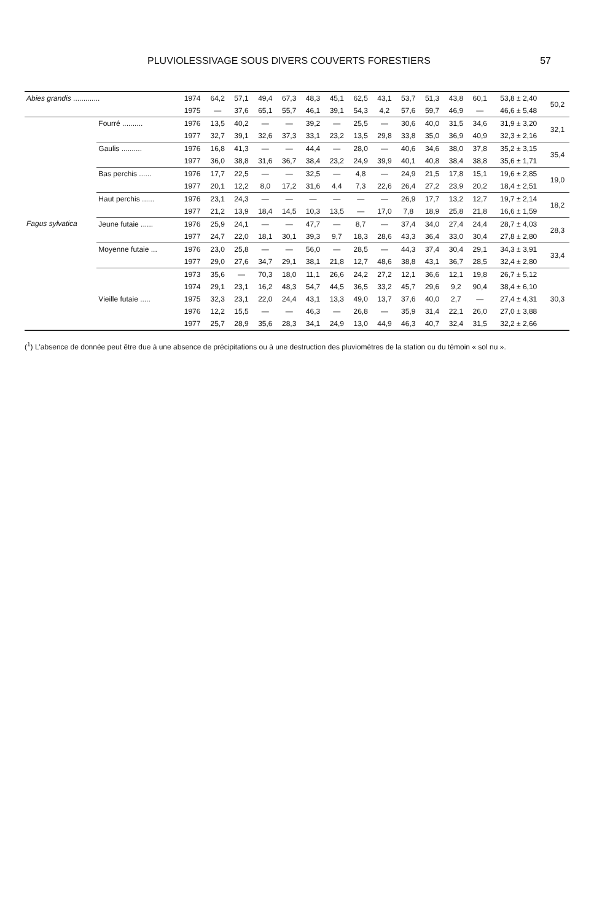PLUVIOLESSIVAGE SOUS DIVERS COUVERTS FORESTIERS 57
| Abies grandis ............. | | 1974 | 64,2 | 57,1 | 49,4 | 67,3 | 48,3 | 45,1 | 62,5 | 43,1 | 53,7 | 51,3 | 43,8 | 60,1 | 53,8 ± 2,40 | 50,2 |
| | | 1975 | — | 37,6 | 65,1 | 55,7 | 46,1 | 39,1 | 54,3 | 4,2 | 57,6 | 59,7 | 46,9 | — | 46,6 ± 5,48 | |
| Fagus sylvatica | Fourré .......... | 1976 | 13,5 | 40,2 | — | — | 39,2 | — | 25,5 | — | 30,6 | 40,0 | 31,5 | 34,6 | 31,9 ± 3,20 | 32,1 |
| | | 1977 | 32,7 | 39,1 | 32,6 | 37,3 | 33,1 | 23,2 | 13,5 | 29,8 | 33,8 | 35,0 | 36,9 | 40,9 | 32,3 ± 2,16 | |
| | Gaulis .......... | 1976 | 16,8 | 41,3 | — | — | 44,4 | — | 28,0 | — | 40,6 | 34,6 | 38,0 | 37,8 | 35,2 ± 3,15 | 35,4 |
| | | 1977 | 36,0 | 38,8 | 31,6 | 36,7 | 38,4 | 23,2 | 24,9 | 39,9 | 40,1 | 40,8 | 38,4 | 38,8 | 35,6 ± 1,71 | |
| | Bas perchis ...... | 1976 | 17,7 | 22,5 | — | — | 32,5 | — | 4,8 | — | 24,9 | 21,5 | 17,8 | 15,1 | 19,6 ± 2,85 | 19,0 |
| | | 1977 | 20,1 | 12,2 | 8,0 | 17,2 | 31,6 | 4,4 | 7,3 | 22,6 | 26,4 | 27,2 | 23,9 | 20,2 | 18,4 ± 2,51 | |
| | Haut perchis ...... | 1976 | 23,1 | 24,3 | — | — | — | — | — | — | 26,9 | 17,7 | 13,2 | 12,7 | 19,7 ± 2,14 | 18,2 |
| | | 1977 | 21,2 | 13,9 | 18,4 | 14,5 | 10,3 | 13,5 | — | 17,0 | 7,8 | 18,9 | 25,8 | 21,8 | 16,6 ± 1,59 | |
| | Jeune futaie ...... | 1976 | 25,9 | 24,1 | — | — | 47,7 | — | 8,7 | — | 37,4 | 34,0 | 27,4 | 24,4 | 28,7 ± 4,03 | 28,3 |
| | | 1977 | 24,7 | 22,0 | 18,1 | 30,1 | 39,3 | 9,7 | 18,3 | 28,6 | 43,3 | 36,4 | 33,0 | 30,4 | 27,8 ± 2,80 | |
| | Moyenne futaie ... | 1976 | 23,0 | 25,8 | — | — | 56,0 | — | 28,5 | — | 44,3 | 37,4 | 30,4 | 29,1 | 34,3 ± 3,91 | 33,4 |
| | | 1977 | 29,0 | 27,6 | 34,7 | 29,1 | 38,1 | 21,8 | 12,7 | 48,6 | 38,8 | 43,1 | 36,7 | 28,5 | 32,4 ± 2,80 | |
| | Vieille futaie ..... | 1973 | 35,6 | — | 70,3 | 18,0 | 11,1 | 26,6 | 24,2 | 27,2 | 12,1 | 36,6 | 12,1 | 19,8 | 26,7 ± 5,12 | 30,3 |
| | | 1974 | 29,1 | 23,1 | 16,2 | 48,3 | 54,7 | 44,5 | 36,5 | 33,2 | 45,7 | 29,6 | 9,2 | 90,4 | 38,4 ± 6,10 | |
| | | 1975 | 32,3 | 23,1 | 22,0 | 24,4 | 43,1 | 13,3 | 49,0 | 13,7 | 37,6 | 40,0 | 2,7 | — | 27,4 ± 4,31 | |
| | | 1976 | 12,2 | 15,5 | — | — | 46,3 | — | 26,8 | — | 35,9 | 31,4 | 22,1 | 26,0 | 27,0 ± 3,88 | |
| | | 1977 | 25,7 | 28,9 | 35,6 | 28,3 | 34,1 | 24,9 | 13,0 | 44,9 | 46,3 | 40,7 | 32,4 | 31,5 | 32,2 ± 2,66 | |
(<sup>1</sup>) L'absence de donnée peut être due à une absence de précipitations ou à une destruction des pluviomètres de la station ou du témoin « sol nu ».